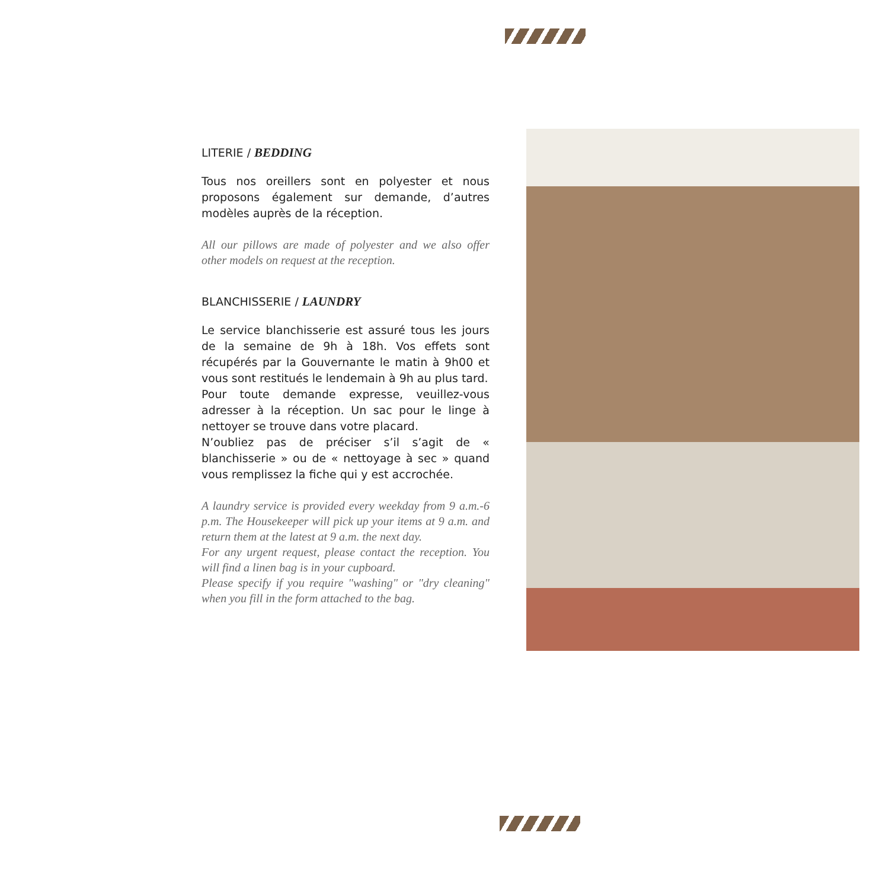LITERIE / BEDDING
Tous nos oreillers sont en polyester et nous proposons également sur demande, d’autres modèles auprès de la réception.
All our pillows are made of polyester and we also offer other models on request at the reception.
BLANCHISSERIE / LAUNDRY
Le service blanchisserie est assuré tous les jours de la semaine de 9h à 18h. Vos effets sont récupérés par la Gouvernante le matin à 9h00 et vous sont restitués le lendemain à 9h au plus tard.
Pour toute demande expresse, veuillez-vous adresser à la réception. Un sac pour le linge à nettoyer se trouve dans votre placard.
N’oubliez pas de préciser s’il s’agit de « blanchisserie » ou de « nettoyage à sec » quand vous remplissez la fiche qui y est accrochée.
A laundry service is provided every weekday from 9 a.m.-6 p.m. The Housekeeper will pick up your items at 9 a.m. and return them at the latest at 9 a.m. the next day.
For any urgent request, please contact the reception. You will find a linen bag is in your cupboard.
Please specify if you require "washing" or "dry cleaning" when you fill in the form attached to the bag.